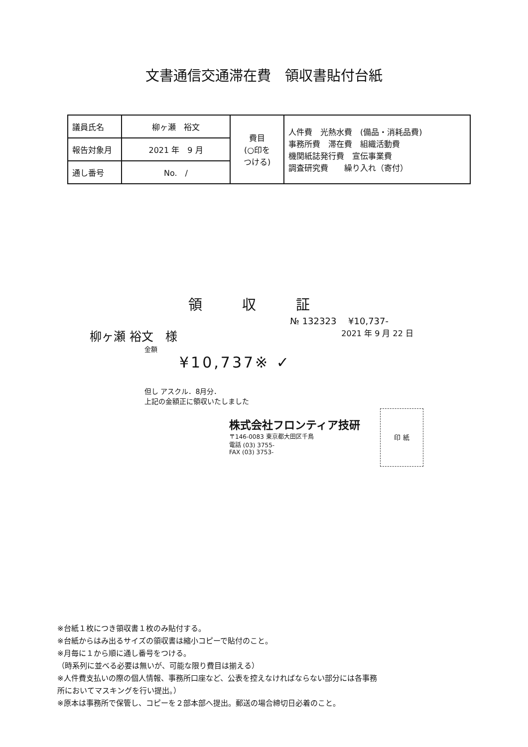文書通信交通滞在費　領収書貼付台紙
| 議員氏名 | 柳ヶ瀬 裕文 | 費目 (○印を つける) | 人件費 光熱水費 (備品・消耗品費) 事務所費 滞在費 組織活動費 機関紙誌発行費 宣伝事業費 調査研究費 繰り入れ（寄付） |
| 報告対象月 | 2021 年 9 月 | | |
| 通し番号 | No. / | | |
領収証
№ 132323 　¥10,737-
柳ヶ瀬 裕文　様 2021 年 9 月 22 日
金額
¥10,737※ ✓
但し アスクル．8月分．
上記の金額正に領収いたしました
株式会社フロンティア技研
〒146-0083 東京都大田区千鳥
電話 (03) 3755-
FAX (03) 3753-
印 紙
※台紙１枚につき領収書１枚のみ貼付する。
※台紙からはみ出るサイズの領収書は縮小コピーで貼付のこと。
※月毎に１から順に通し番号をつける。
（時系列に並べる必要は無いが、可能な限り費目は揃える）
※人件費支払いの際の個人情報、事務所口座など、公表を控えなければならない部分には各事務
所においてマスキングを行い提出。）
※原本は事務所で保管し、コピーを２部本部へ提出。郵送の場合締切日必着のこと。